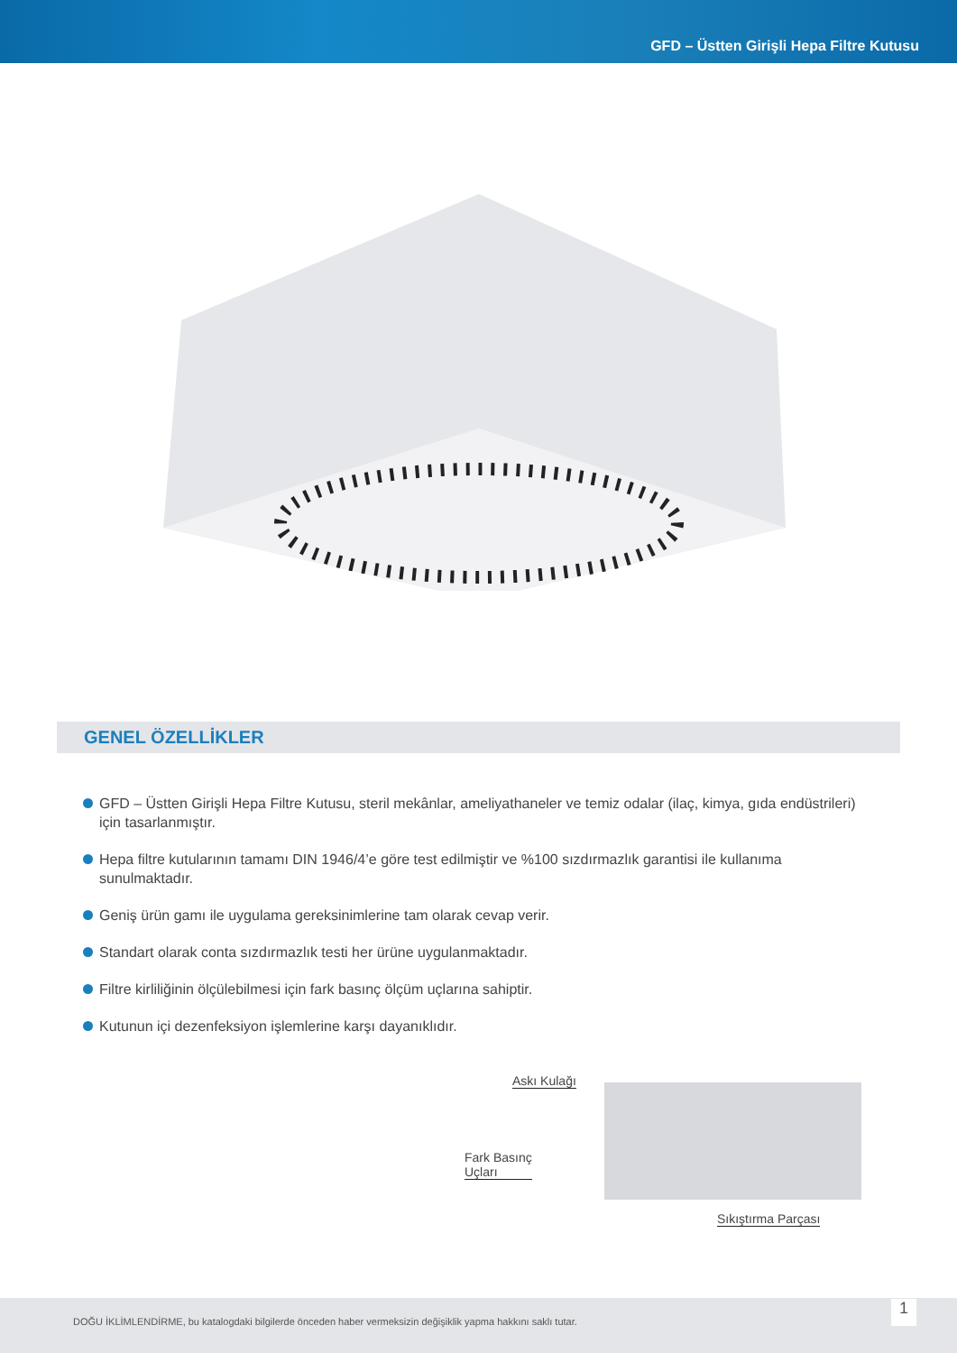GFD – Üstten Girişli Hepa Filtre Kutusu
GENEL ÖZELLİKLER
GFD – Üstten Girişli Hepa Filtre Kutusu, steril mekânlar, ameliyathaneler ve temiz odalar (ilaç, kimya, gıda endüstrileri) için tasarlanmıştır.
Hepa filtre kutularının tamamı DIN 1946/4’e göre test edilmiştir ve %100 sızdırmazlık garantisi ile kullanıma sunulmaktadır.
Geniş ürün gamı ile uygulama gereksinimlerine tam olarak cevap verir.
Standart olarak conta sızdırmazlık testi her ürüne uygulanmaktadır.
Filtre kirliliğinin ölçülebilmesi için fark basınç ölçüm uçlarına sahiptir.
Kutunun içi dezenfeksiyon işlemlerine karşı dayanıklıdır.
Askı Kulağı
Fark Basınç
Uçları
Sıkıştırma Parçası
DOĞU İKLİMLENDİRME, bu katalogdaki bilgilerde önceden haber vermeksizin değişiklik yapma hakkını saklı tutar.
1